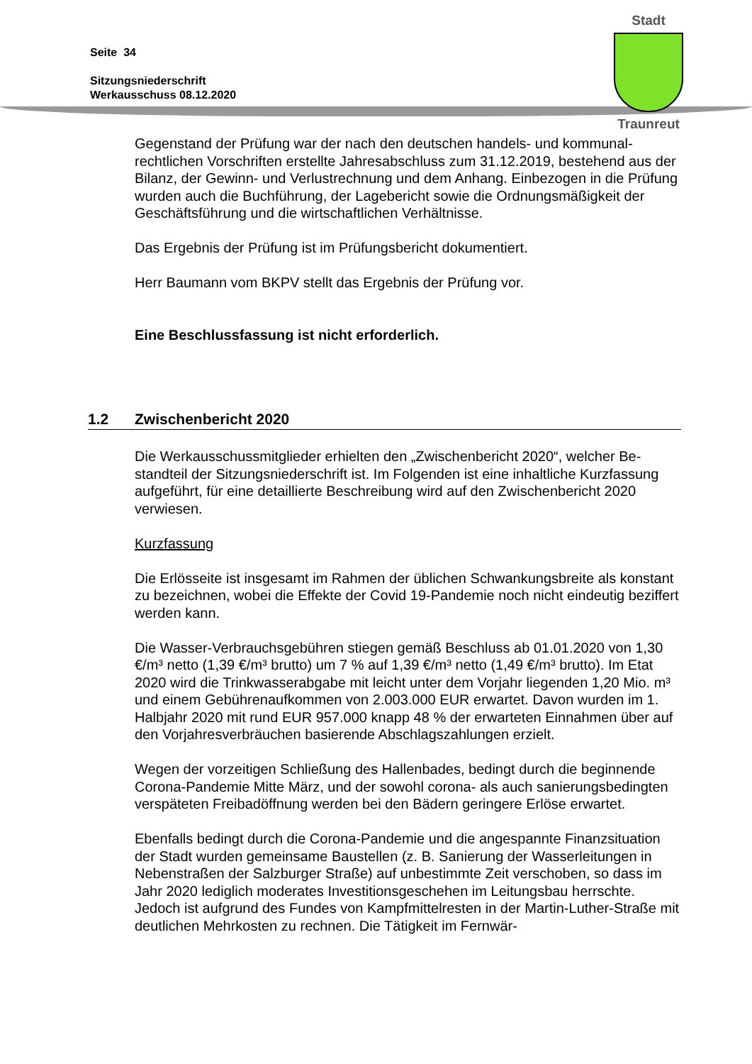Seite 34
Sitzungsniederschrift
Werkausschuss 08.12.2020
Stadt
Traunreut
Gegenstand der Prüfung war der nach den deutschen handels- und kommunal­rechtlichen Vorschriften erstellte Jahresabschluss zum 31.12.2019, bestehend aus der Bilanz, der Gewinn- und Verlustrechnung und dem Anhang. Einbezogen in die Prüfung wurden auch die Buchführung, der Lagebericht sowie die Ord­nungsmäßigkeit der Geschäftsführung und die wirtschaftlichen Verhältnisse.
Das Ergebnis der Prüfung ist im Prüfungsbericht dokumentiert.
Herr Baumann vom BKPV stellt das Ergebnis der Prüfung vor.
Eine Beschlussfassung ist nicht erforderlich.
1.2 Zwischenbericht 2020
Die Werkausschussmitglieder erhielten den „Zwischenbericht 2020“, welcher Be­standteil der Sitzungsniederschrift ist. Im Folgenden ist eine inhaltliche Kurzfas­sung aufgeführt, für eine detaillierte Beschreibung wird auf den Zwischenbericht 2020 verwiesen.
Kurzfassung
Die Erlösseite ist insgesamt im Rahmen der üblichen Schwankungsbreite als kon­stant zu bezeichnen, wobei die Effekte der Covid 19-Pandemie noch nicht eindeu­tig beziffert werden kann.
Die Wasser-Verbrauchsgebühren stiegen gemäß Beschluss ab 01.01.2020 von 1,30 €/m³ netto (1,39 €/m³ brutto) um 7 % auf 1,39 €/m³ netto (1,49 €/m³ brutto). Im Etat 2020 wird die Trinkwasserabgabe mit leicht unter dem Vorjahr liegenden 1,20 Mio. m³ und einem Gebührenaufkommen von 2.003.000 EUR erwartet. Da­von wurden im 1. Halbjahr 2020 mit rund EUR 957.000 knapp 48 % der erwarte­ten Einnahmen über auf den Vorjahresverbräuchen basierende Abschlagszahlun­gen erzielt.
Wegen der vorzeitigen Schließung des Hallenbades, bedingt durch die beginnen­de Corona-Pandemie Mitte März, und der sowohl corona- als auch sanierungsbe­dingten verspäteten Freibadöffnung werden bei den Bädern geringere Erlöse er­wartet.
Ebenfalls bedingt durch die Corona-Pandemie und die angespannte Finanzsitua­tion der Stadt wurden gemeinsame Baustellen (z. B. Sanierung der Wasserleitun­gen in Nebenstraßen der Salzburger Straße) auf unbestimmte Zeit verschoben, so dass im Jahr 2020 lediglich moderates Investitionsgeschehen im Leitungsbau herrschte. Jedoch ist aufgrund des Fundes von Kampfmittelresten in der Martin-Luther-Straße mit deutlichen Mehrkosten zu rechnen. Die Tätigkeit im Fernwär-